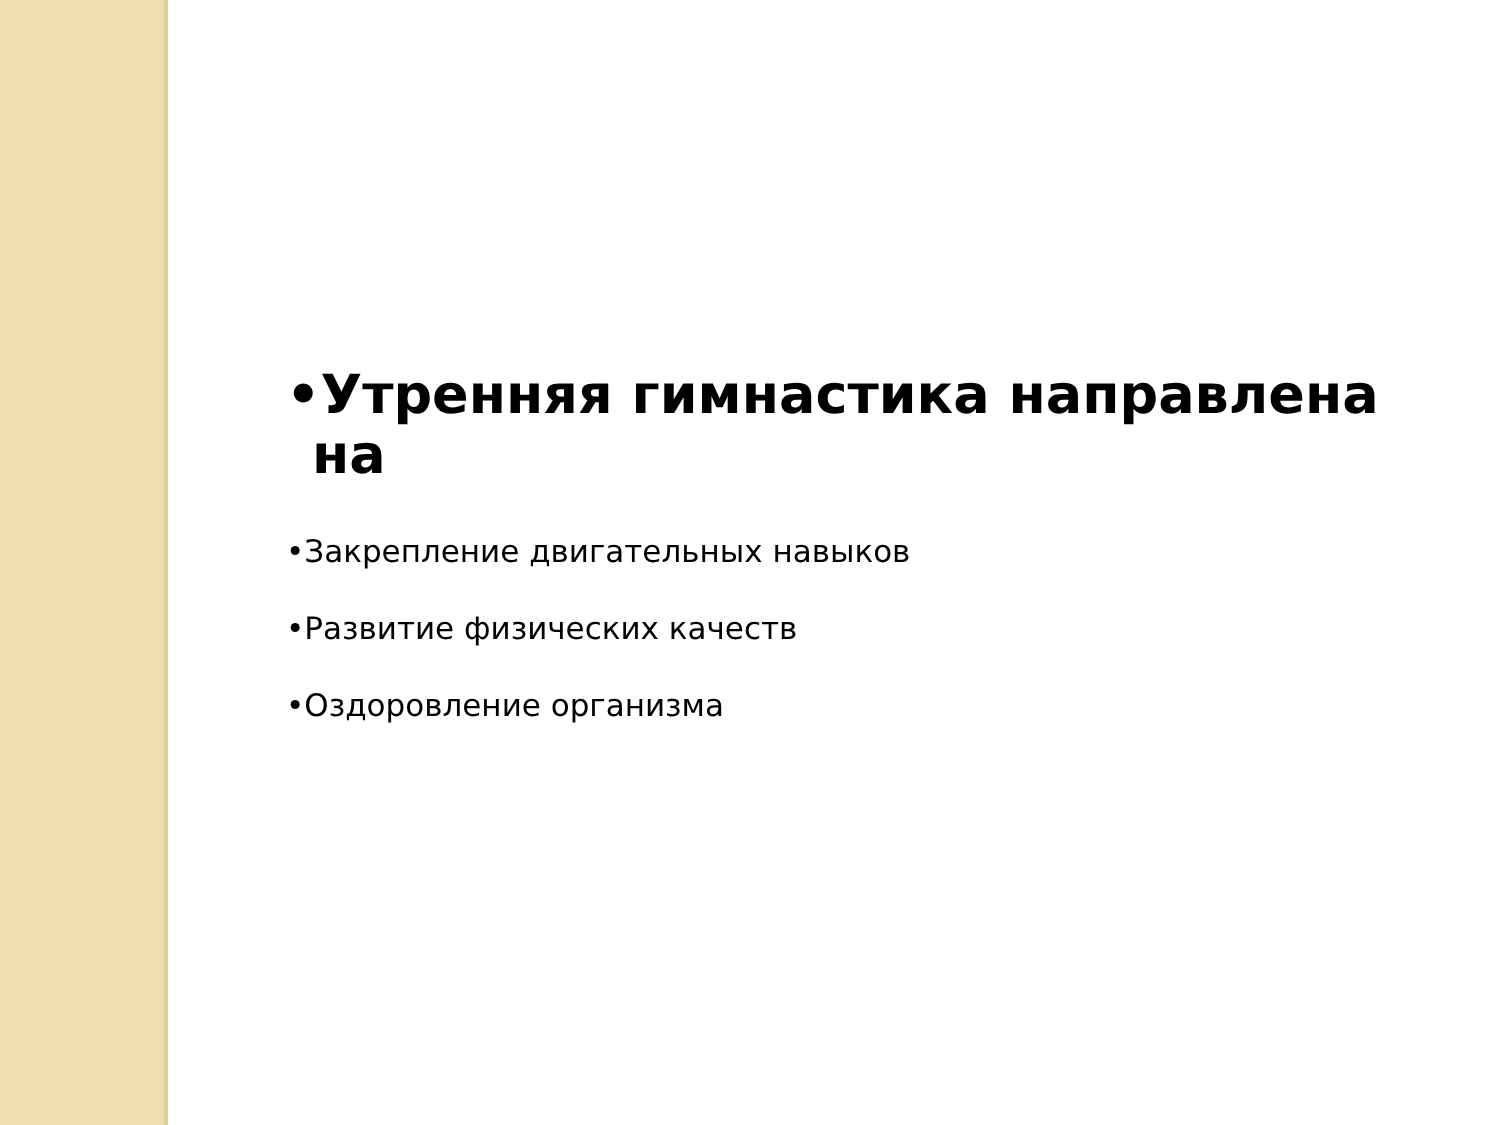•Утренняя гимнастика направлена на
•Закрепление двигательных навыков
•Развитие физических качеств
•Оздоровление организма